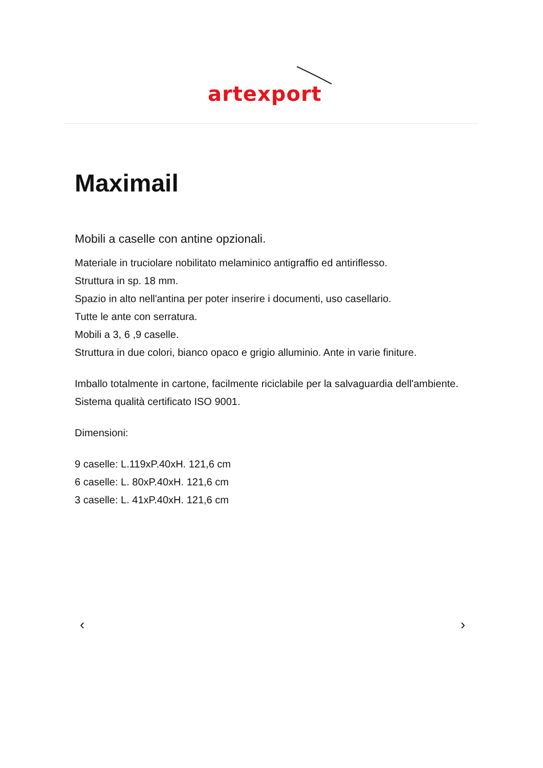artexport
Maximail
Mobili a caselle con antine opzionali.
Materiale in truciolare nobilitato melaminico antigraffio ed antiriflesso.
Struttura in sp. 18 mm.
Spazio in alto nell'antina per poter inserire i documenti, uso casellario.
Tutte le ante con serratura.
Mobili a 3, 6 ,9 caselle.
Struttura in due colori, bianco opaco e grigio alluminio. Ante in varie finiture.
Imballo totalmente in cartone, facilmente riciclabile per la salvaguardia dell'ambiente. Sistema qualità certificato ISO 9001.
Dimensioni:
9 caselle: L.119xP.40xH. 121,6 cm
6 caselle: L. 80xP.40xH. 121,6 cm
3 caselle: L. 41xP.40xH. 121,6 cm
‹ ›